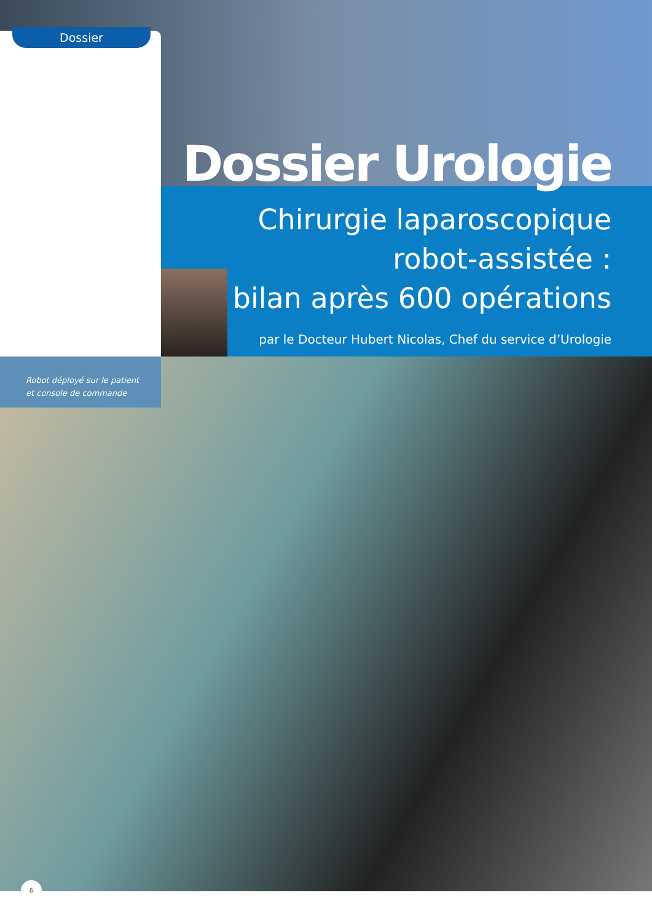Dossier
Dossier Urologie
Chirurgie laparoscopique
robot-assistée :
bilan après 600 opérations
par le Docteur Hubert Nicolas, Chef du service d’Urologie
Robot déployé sur le patient
et console de commande
6